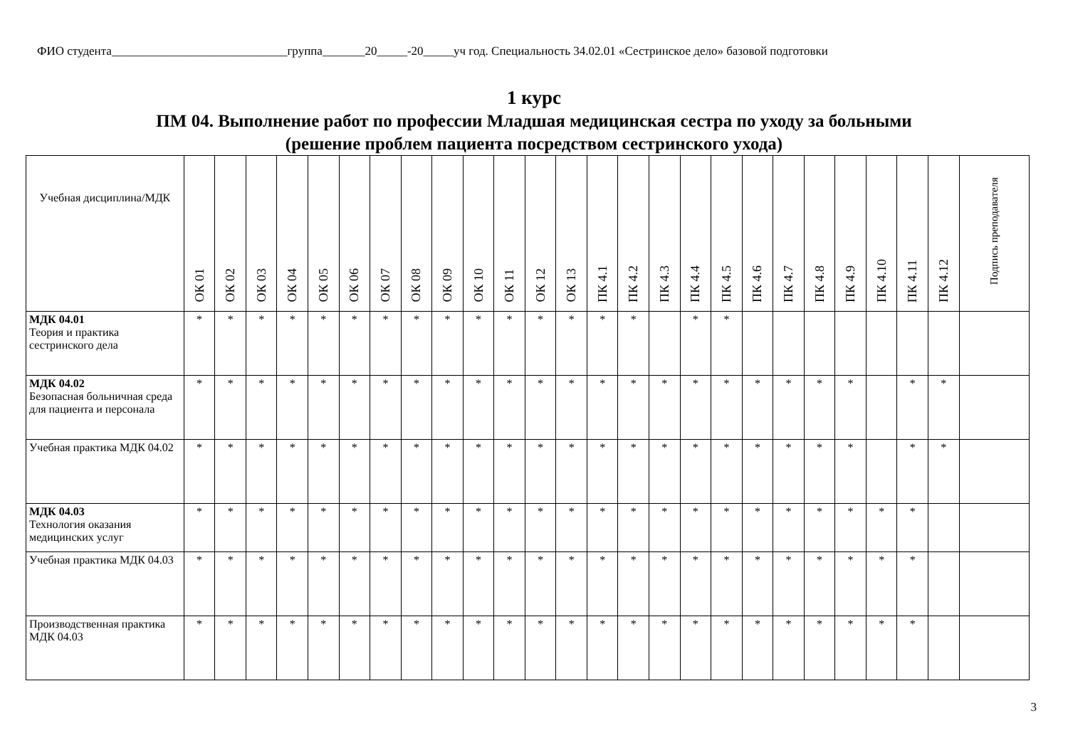ФИО студента_____________________________группа_______20_____-20_____уч год. Специальность 34.02.01 «Сестринское дело» базовой подготовки
1 курс
ПМ 04. Выполнение работ по профессии Младшая медицинская сестра по уходу за больными
(решение проблем пациента посредством сестринского ухода)
| Учебная дисциплина/МДК | ОК 01 | ОК 02 | ОК 03 | ОК 04 | ОК 05 | ОК 06 | ОК 07 | ОК 08 | ОК 09 | ОК 10 | ОК 11 | ОК 12 | ОК 13 | ПК 4.1 | ПК 4.2 | ПК 4.3 | ПК 4.4 | ПК 4.5 | ПК 4.6 | ПК 4.7 | ПК 4.8 | ПК 4.9 | ПК 4.10 | ПК 4.11 | ПК 4.12 | Подпись преподавателя |
| --- | --- | --- | --- | --- | --- | --- | --- | --- | --- | --- | --- | --- | --- | --- | --- | --- | --- | --- | --- | --- | --- | --- | --- | --- | --- | --- |
| МДК 04.01 Теория и практика сестринского дела | * | * | * | * | * | * | * | * | * | * | * | * | * | * | * | | * | * | | | | | | | | |
| МДК 04.02 Безопасная больничная среда для пациента и персонала | * | * | * | * | * | * | * | * | * | * | * | * | * | * | * | * | * | * | * | * | * | * | | * | * | |
| Учебная практика МДК 04.02 | * | * | * | * | * | * | * | * | * | * | * | * | * | * | * | * | * | * | * | * | * | * | | * | * | |
| МДК 04.03 Технология оказания медицинских услуг | * | * | * | * | * | * | * | * | * | * | * | * | * | * | * | * | * | * | * | * | * | * | * | * | | |
| Учебная практика МДК 04.03 | * | * | * | * | * | * | * | * | * | * | * | * | * | * | * | * | * | * | * | * | * | * | * | * | | |
| Производственная практика МДК 04.03 | * | * | * | * | * | * | * | * | * | * | * | * | * | * | * | * | * | * | * | * | * | * | * | * | | |
3